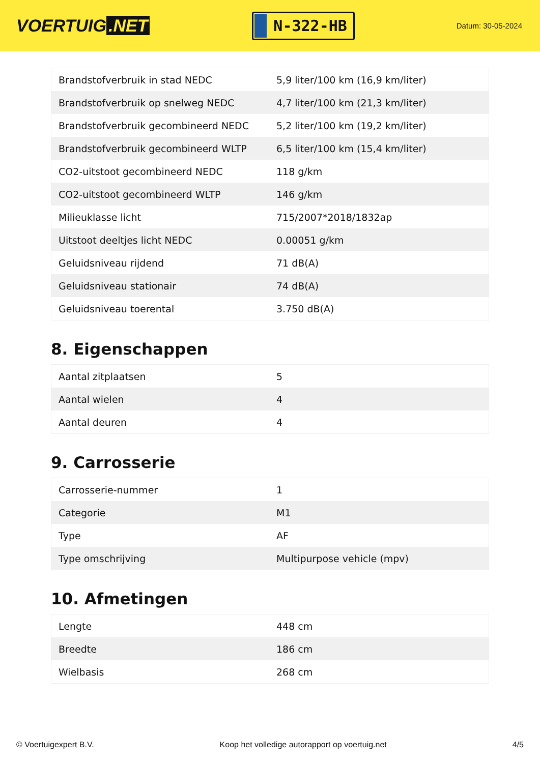VOERTUIG.NET
N-322-HB
Datum: 30-05-2024
| Brandstofverbruik in stad NEDC | 5,9 liter/100 km (16,9 km/liter) |
| Brandstofverbruik op snelweg NEDC | 4,7 liter/100 km (21,3 km/liter) |
| Brandstofverbruik gecombineerd NEDC | 5,2 liter/100 km (19,2 km/liter) |
| Brandstofverbruik gecombineerd WLTP | 6,5 liter/100 km (15,4 km/liter) |
| CO2-uitstoot gecombineerd NEDC | 118 g/km |
| CO2-uitstoot gecombineerd WLTP | 146 g/km |
| Milieuklasse licht | 715/2007*2018/1832ap |
| Uitstoot deeltjes licht NEDC | 0.00051 g/km |
| Geluidsniveau rijdend | 71 dB(A) |
| Geluidsniveau stationair | 74 dB(A) |
| Geluidsniveau toerental | 3.750 dB(A) |
8. Eigenschappen
| Aantal zitplaatsen | 5 |
| Aantal wielen | 4 |
| Aantal deuren | 4 |
9. Carrosserie
| Carrosserie-nummer | 1 |
| Categorie | M1 |
| Type | AF |
| Type omschrijving | Multipurpose vehicle (mpv) |
10. Afmetingen
| Lengte | 448 cm |
| Breedte | 186 cm |
| Wielbasis | 268 cm |
© Voertuigexpert B.V. Koop het volledige autorapport op voertuig.net 4/5